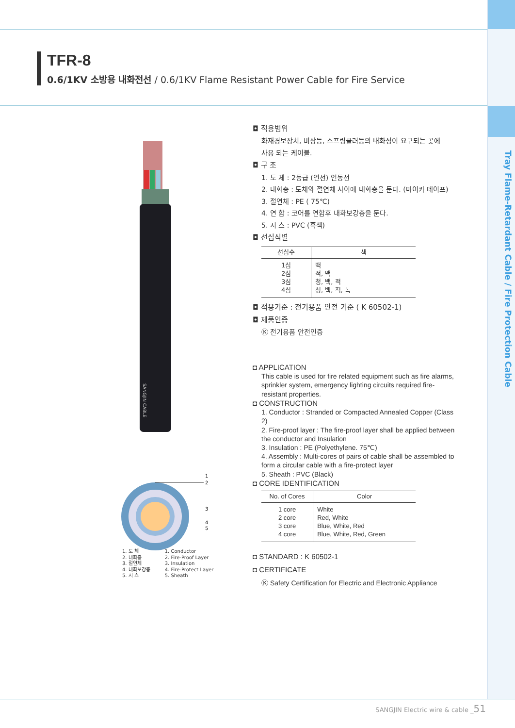Tray Flame-Retardant Cable / Fire Protection Cable
TFR-8
0.6/1KV 소방용 내화전선 / 0.6/1KV Flame Resistant Power Cable for Fire Service
SANGJIN CABLE
1
2
3
4
5
1. 도 체
2. 내화층
3. 절연체
4. 내화보강층
5. 시 스
1. Conductor
2. Fire-Proof Layer
3. Insulation
4. Fire-Protect Layer
5. Sheath
◘ 적용범위
화재경보장치, 비상등, 스프링쿨러등의 내화성이 요구되는 곳에
사용 되는 케이블.
◘ 구 조
1. 도 체 : 2등급 (연선) 연동선
2. 내화층 : 도체와 절연체 사이에 내화층을 둔다. (마이카 테이프)
3. 절연체 : PE ( 75℃)
4. 연 합 : 코어를 연합후 내화보강층을 둔다.
5. 시 스 : PVC (흑색)
◘ 선심식별
| 선심수 | 색 |
| --- | --- |
| 1심 2심 3심 4심 | 백 적, 백 청, 백, 적 청, 백, 적, 녹 |
◘ 적용기준 : 전기용품 안전 기준 ( K 60502-1)
◘ 제품인증
Ⓚ 전기용품 안전인증
◘ APPLICATION
This cable is used for fire related equipment such as fire alarms, sprinkler system, emergency lighting circuits required fire-resistant properties.
◘ CONSTRUCTION
1. Conductor : Stranded or Compacted Annealed Copper (Class 2)
2. Fire-proof layer : The fire-proof layer shall be applied between the conductor and Insulation
3. Insulation : PE (Polyethylene. 75℃)
4. Assembly : Multi-cores of pairs of cable shall be assembled to form a circular cable with a fire-protect layer
5. Sheath : PVC (Black)
◘ CORE IDENTIFICATION
| No. of Cores | Color |
| --- | --- |
| 1 core 2 core 3 core 4 core | White Red, White Blue, White, Red Blue, White, Red, Green |
◘ STANDARD : K 60502-1
◘ CERTIFICATE
Ⓚ Safety Certification for Electric and Electronic Appliance
SANGJIN Electric wire & cable _51